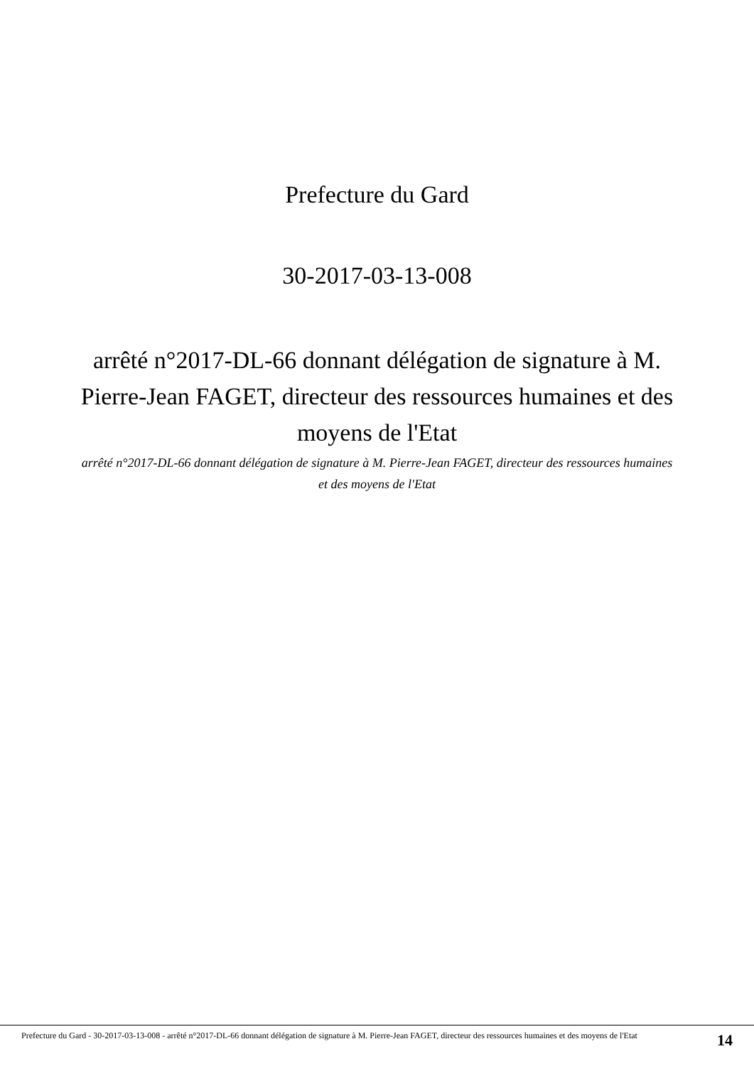Prefecture du Gard
30-2017-03-13-008
arrêté n°2017-DL-66 donnant délégation de signature à M. Pierre-Jean FAGET, directeur des ressources humaines et des moyens de l'Etat
arrêté n°2017-DL-66 donnant délégation de signature à M. Pierre-Jean FAGET, directeur des ressources humaines et des moyens de l'Etat
Prefecture du Gard - 30-2017-03-13-008 - arrêté n°2017-DL-66 donnant délégation de signature à M. Pierre-Jean FAGET, directeur des ressources humaines et des moyens de l'Etat
14